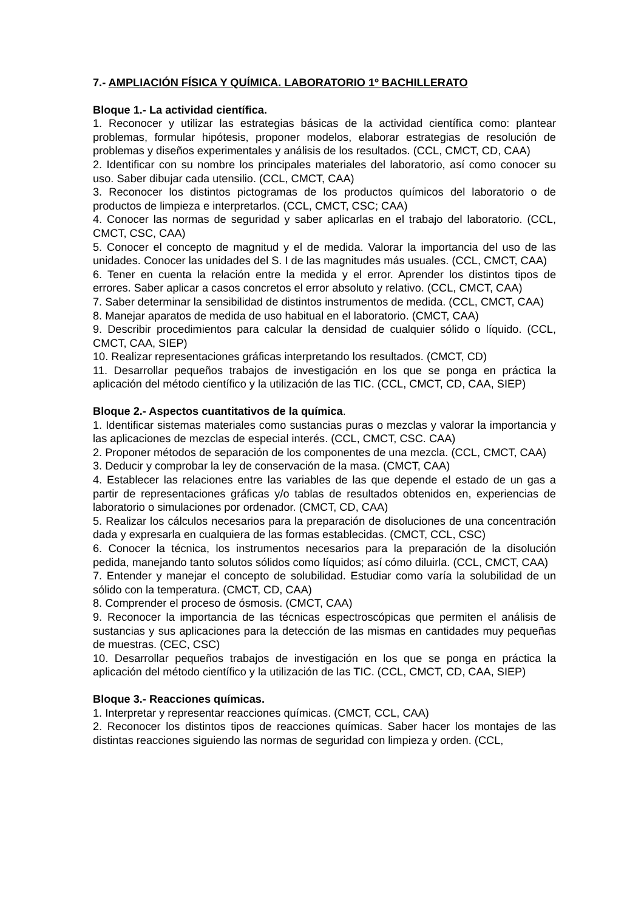7.- AMPLIACIÓN FÍSICA Y QUÍMICA. LABORATORIO 1º BACHILLERATO
Bloque 1.- La actividad científica.
1. Reconocer y utilizar las estrategias básicas de la actividad científica como: plantear problemas, formular hipótesis, proponer modelos, elaborar estrategias de resolución de problemas y diseños experimentales y análisis de los resultados. (CCL, CMCT, CD, CAA)
2. Identificar con su nombre los principales materiales del laboratorio, así como conocer su uso. Saber dibujar cada utensilio. (CCL, CMCT, CAA)
3. Reconocer los distintos pictogramas de los productos químicos del laboratorio o de productos de limpieza e interpretarlos. (CCL, CMCT, CSC; CAA)
4. Conocer las normas de seguridad y saber aplicarlas en el trabajo del laboratorio. (CCL, CMCT, CSC, CAA)
5. Conocer el concepto de magnitud y el de medida. Valorar la importancia del uso de las unidades. Conocer las unidades del S. I de las magnitudes más usuales. (CCL, CMCT, CAA)
6. Tener en cuenta la relación entre la medida y el error. Aprender los distintos tipos de errores. Saber aplicar a casos concretos el error absoluto y relativo. (CCL, CMCT, CAA)
7. Saber determinar la sensibilidad de distintos instrumentos de medida. (CCL, CMCT, CAA)
8. Manejar aparatos de medida de uso habitual en el laboratorio. (CMCT, CAA)
9. Describir procedimientos para calcular la densidad de cualquier sólido o líquido. (CCL, CMCT, CAA, SIEP)
10. Realizar representaciones gráficas interpretando los resultados. (CMCT, CD)
11. Desarrollar pequeños trabajos de investigación en los que se ponga en práctica la aplicación del método científico y la utilización de las TIC. (CCL, CMCT, CD, CAA, SIEP)
Bloque 2.- Aspectos cuantitativos de la química.
1. Identificar sistemas materiales como sustancias puras o mezclas y valorar la importancia y las aplicaciones de mezclas de especial interés. (CCL, CMCT, CSC. CAA)
2. Proponer métodos de separación de los componentes de una mezcla. (CCL, CMCT, CAA)
3. Deducir y comprobar la ley de conservación de la masa. (CMCT, CAA)
4. Establecer las relaciones entre las variables de las que depende el estado de un gas a partir de representaciones gráficas y/o tablas de resultados obtenidos en, experiencias de laboratorio o simulaciones por ordenador. (CMCT, CD, CAA)
5. Realizar los cálculos necesarios para la preparación de disoluciones de una concentración dada y expresarla en cualquiera de las formas establecidas. (CMCT, CCL, CSC)
6. Conocer la técnica, los instrumentos necesarios para la preparación de la disolución pedida, manejando tanto solutos sólidos como líquidos; así cómo diluirla. (CCL, CMCT, CAA)
7. Entender y manejar el concepto de solubilidad. Estudiar como varía la solubilidad de un sólido con la temperatura. (CMCT, CD, CAA)
8. Comprender el proceso de ósmosis. (CMCT, CAA)
9. Reconocer la importancia de las técnicas espectroscópicas que permiten el análisis de sustancias y sus aplicaciones para la detección de las mismas en cantidades muy pequeñas de muestras. (CEC, CSC)
10. Desarrollar pequeños trabajos de investigación en los que se ponga en práctica la aplicación del método científico y la utilización de las TIC. (CCL, CMCT, CD, CAA, SIEP)
Bloque 3.- Reacciones químicas.
1. Interpretar y representar reacciones químicas. (CMCT, CCL, CAA)
2. Reconocer los distintos tipos de reacciones químicas. Saber hacer los montajes de las distintas reacciones siguiendo las normas de seguridad con limpieza y orden. (CCL,